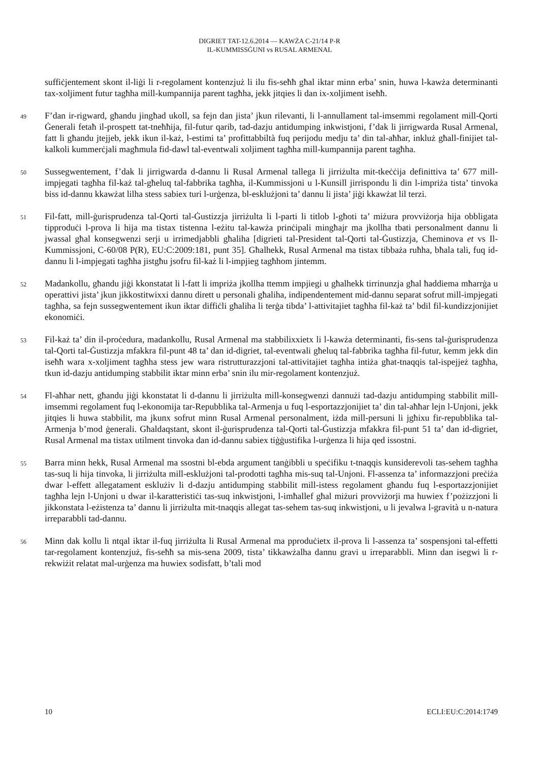DIGRIET TAT-12.6.2014 — KAWŻA C-21/14 P-R
IL-KUMMISSĠUNI vs RUSAL ARMENAL
suffiċjentement skont il-liġi li r-regolament kontenzjuż li ilu fis-seħħ għal iktar minn erba’ snin, huwa l-kawża determinanti tax-xoljiment futur tagħha mill-kumpannija parent tagħha, jekk jitqies li dan ix-xoljiment iseħħ.
49
F’dan ir-rigward, għandu jingħad ukoll, sa fejn dan jista’ jkun rilevanti, li l-annullament tal-imsemmi regolament mill-Qorti Ġenerali fetaħ il-prospett tat-tneħħija, fil-futur qarib, tad-dazju antidumping inkwistjoni, f’dak li jirrigwarda Rusal Armenal, fatt li għandu jtejjeb, jekk ikun il-każ, l-estimi ta’ profittabbiltà fuq perijodu medju ta’ din tal-aħħar, inkluż għall-finijiet tal-kalkoli kummerċjali magħmula fid-dawl tal-eventwali xoljiment tagħha mill-kumpannija parent tagħha.
50
Sussegwentement, f’dak li jirrigwarda d-dannu li Rusal Armenal tallega li jirriżulta mit-tkeċċija definittiva ta’ 677 mill-impjegati tagħha fil-każ tal-għeluq tal-fabbrika tagħha, il-Kummissjoni u l-Kunsill jirrispondu li din l-impriża tista’ tinvoka biss id-dannu kkawżat lilha stess sabiex turi l-urġenza, bl-esklużjoni ta’ dannu li jista’ jiġi kkawżat lil terzi.
51
Fil-fatt, mill-ġurisprudenza tal-Qorti tal-Ġustizzja jirriżulta li l-parti li titlob l-għoti ta’ miżura provviżorja hija obbligata tipproduċi l-prova li hija ma tistax tistenna l-eżitu tal-kawża prinċipali mingħajr ma jkollha tbati personalment dannu li jwassal għal konsegwenzi serji u irrimedjabbli għaliha [digrieti tal-President tal-Qorti tal-Ġustizzja, Cheminova et vs Il-Kummissjoni, C-60/08 P(R), EU:C:2009:181, punt 35]. Għalhekk, Rusal Armenal ma tistax tibbaża ruħha, bħala tali, fuq id-dannu li l-impjegati tagħha jistgħu jsofru fil-każ li l-impjieg tagħhom jintemm.
52
Madankollu, għandu jiġi kkonstatat li l-fatt li impriża jkollha ttemm impjiegi u għalhekk tirrinunzja għal ħaddiema mħarrġa u operattivi jista’ jkun jikkostitwixxi dannu dirett u personali għaliha, indipendentement mid-dannu separat sofrut mill-impjegati tagħha, sa fejn sussegwentement ikun iktar diffiċli għaliha li terġa tibda’ l-attivitajiet tagħha fil-każ ta’ bdil fil-kundizzjonijiet ekonomiċi.
53
Fil-każ ta’ din il-proċedura, madankollu, Rusal Armenal ma stabbilixxietx li l-kawża determinanti, fis-sens tal-ġurisprudenza tal-Qorti tal-Ġustizzja mfakkra fil-punt 48 ta’ dan id-digriet, tal-eventwali għeluq tal-fabbrika tagħha fil-futur, kemm jekk din iseħħ wara x-xoljiment tagħha stess jew wara ristrutturazzjoni tal-attivitajiet tagħha intiża għat-tnaqqis tal-ispejjeż tagħha, tkun id-dazju antidumping stabbilit iktar minn erba’ snin ilu mir-regolament kontenzjuż.
54
Fl-aħħar nett, għandu jiġi kkonstatat li d-dannu li jirriżulta mill-konsegwenzi dannużi tad-dazju antidumping stabbilit mill-imsemmi regolament fuq l-ekonomija tar-Repubblika tal-Armenja u fuq l-esportazzjonijiet ta’ din tal-aħħar lejn l-Unjoni, jekk jitqies li huwa stabbilit, ma jkunx sofrut minn Rusal Armenal personalment, iżda mill-persuni li jgħixu fir-repubblika tal-Armenja b’mod ġenerali. Għaldaqstant, skont il-ġurisprudenza tal-Qorti tal-Ġustizzja mfakkra fil-punt 51 ta’ dan id-digriet, Rusal Armenal ma tistax utilment tinvoka dan id-dannu sabiex tiġġustifika l-urġenza li hija qed issostni.
55
Barra minn hekk, Rusal Armenal ma ssostni bl-ebda argument tanġibbli u speċifiku t-tnaqqis kunsiderevoli tas-sehem tagħha tas-suq li hija tinvoka, li jirriżulta mill-esklużjoni tal-prodotti tagħha mis-suq tal-Unjoni. Fl-assenza ta’ informazzjoni preċiża dwar l-effett allegatament esklużiv li d-dazju antidumping stabbilit mill-istess regolament għandu fuq l-esportazzjonijiet tagħha lejn l-Unjoni u dwar il-karatteristiċi tas-suq inkwistjoni, l-imħallef għal miżuri provviżorji ma huwiex f’pożizzjoni li jikkonstata l-eżistenza ta’ dannu li jirriżulta mit-tnaqqis allegat tas-sehem tas-suq inkwistjoni, u li jevalwa l-gravità u n-natura irreparabbli tad-dannu.
56
Minn dak kollu li ntqal iktar il-fuq jirriżulta li Rusal Armenal ma pproduċietx il-prova li l-assenza ta’ sospensjoni tal-effetti tar-regolament kontenzjuż, fis-seħħ sa mis-sena 2009, tista’ tikkawżalha dannu gravi u irreparabbli. Minn dan isegwi li r-rekwiżit relatat mal-urġenza ma huwiex sodisfatt, b’tali mod
10 ECLI:EU:C:2014:1749